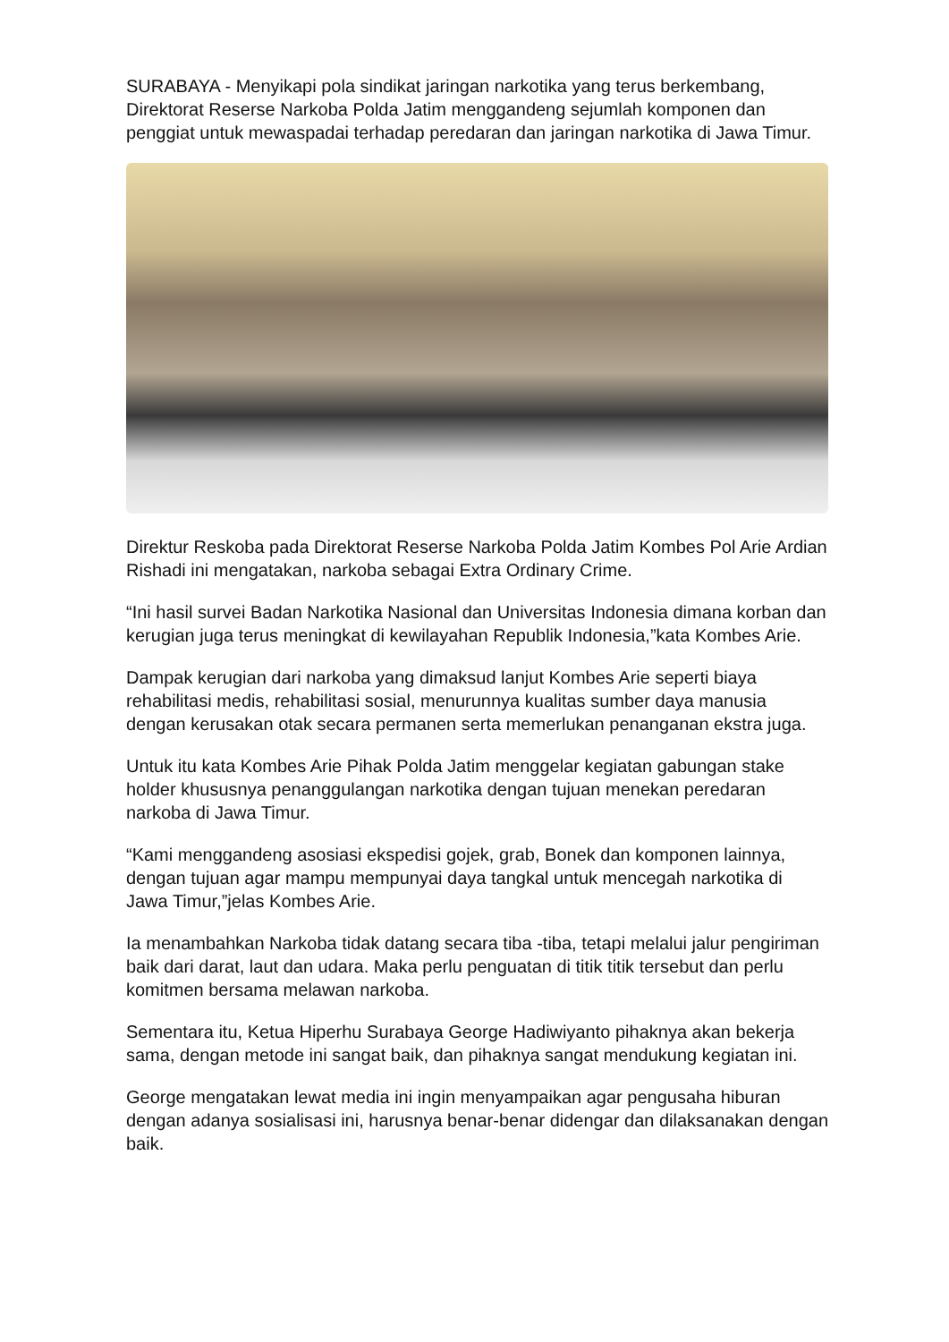SURABAYA - Menyikapi pola sindikat jaringan narkotika yang terus berkembang, Direktorat Reserse Narkoba Polda Jatim menggandeng sejumlah komponen dan penggiat untuk mewaspadai terhadap peredaran dan jaringan narkotika di Jawa Timur.
Direktur Reskoba pada Direktorat Reserse Narkoba Polda Jatim Kombes Pol Arie Ardian Rishadi ini mengatakan, narkoba sebagai Extra Ordinary Crime.
“Ini hasil survei Badan Narkotika Nasional dan Universitas Indonesia dimana korban dan kerugian juga terus meningkat di kewilayahan Republik Indonesia,”kata Kombes Arie.
Dampak kerugian dari narkoba yang dimaksud lanjut Kombes Arie seperti biaya rehabilitasi medis, rehabilitasi sosial, menurunnya kualitas sumber daya manusia dengan kerusakan otak secara permanen serta memerlukan penanganan ekstra juga.
Untuk itu kata Kombes Arie Pihak Polda Jatim menggelar kegiatan gabungan stake holder khususnya penanggulangan narkotika dengan tujuan menekan peredaran narkoba di Jawa Timur.
“Kami menggandeng asosiasi ekspedisi gojek, grab, Bonek dan komponen lainnya, dengan tujuan agar mampu mempunyai daya tangkal untuk mencegah narkotika di Jawa Timur,”jelas Kombes Arie.
Ia menambahkan Narkoba tidak datang secara tiba -tiba, tetapi melalui jalur pengiriman baik dari darat, laut dan udara. Maka perlu penguatan di titik titik tersebut dan perlu komitmen bersama melawan narkoba.
Sementara itu, Ketua Hiperhu Surabaya George Hadiwiyanto pihaknya akan bekerja sama, dengan metode ini sangat baik, dan pihaknya sangat mendukung kegiatan ini.
George mengatakan lewat media ini ingin menyampaikan agar pengusaha hiburan dengan adanya sosialisasi ini, harusnya benar-benar didengar dan dilaksanakan dengan baik.